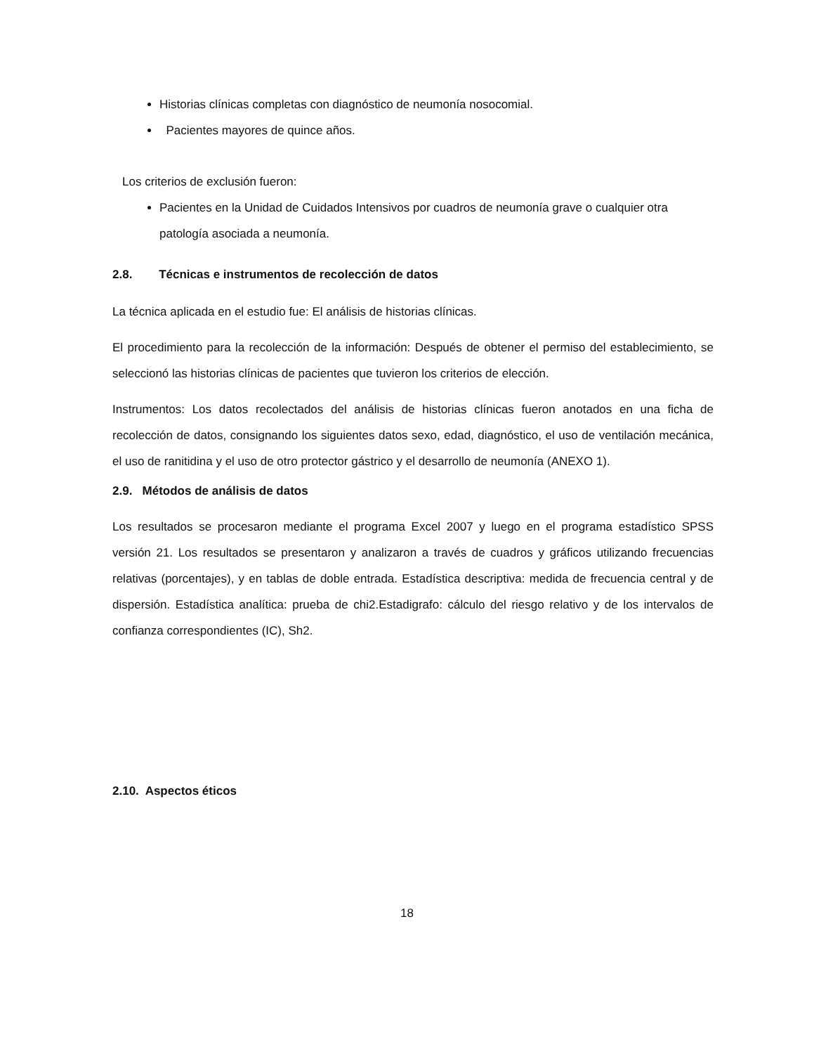Historias clínicas completas con diagnóstico de neumonía nosocomial.
Pacientes mayores de quince años.
Los criterios de exclusión fueron:
Pacientes en la Unidad de Cuidados Intensivos por cuadros de neumonía grave o cualquier otra patología asociada a neumonía.
2.8. Técnicas e instrumentos de recolección de datos
La técnica aplicada en el estudio fue: El análisis de historias clínicas.
El procedimiento para la recolección de la información: Después de obtener el permiso del establecimiento, se seleccionó las historias clínicas de pacientes que tuvieron los criterios de elección.
Instrumentos: Los datos recolectados del análisis de historias clínicas fueron anotados en una ficha de recolección de datos, consignando los siguientes datos sexo, edad, diagnóstico, el uso de ventilación mecánica, el uso de ranitidina y el uso de otro protector gástrico y el desarrollo de neumonía (ANEXO 1).
2.9. Métodos de análisis de datos
Los resultados se procesaron mediante el programa Excel 2007 y luego en el programa estadístico SPSS versión 21. Los resultados se presentaron y analizaron a través de cuadros y gráficos utilizando frecuencias relativas (porcentajes), y en tablas de doble entrada. Estadística descriptiva: medida de frecuencia central y de dispersión. Estadística analítica: prueba de chi2.Estadigrafo: cálculo del riesgo relativo y de los intervalos de confianza correspondientes (IC), Sh2.
2.10. Aspectos éticos
18